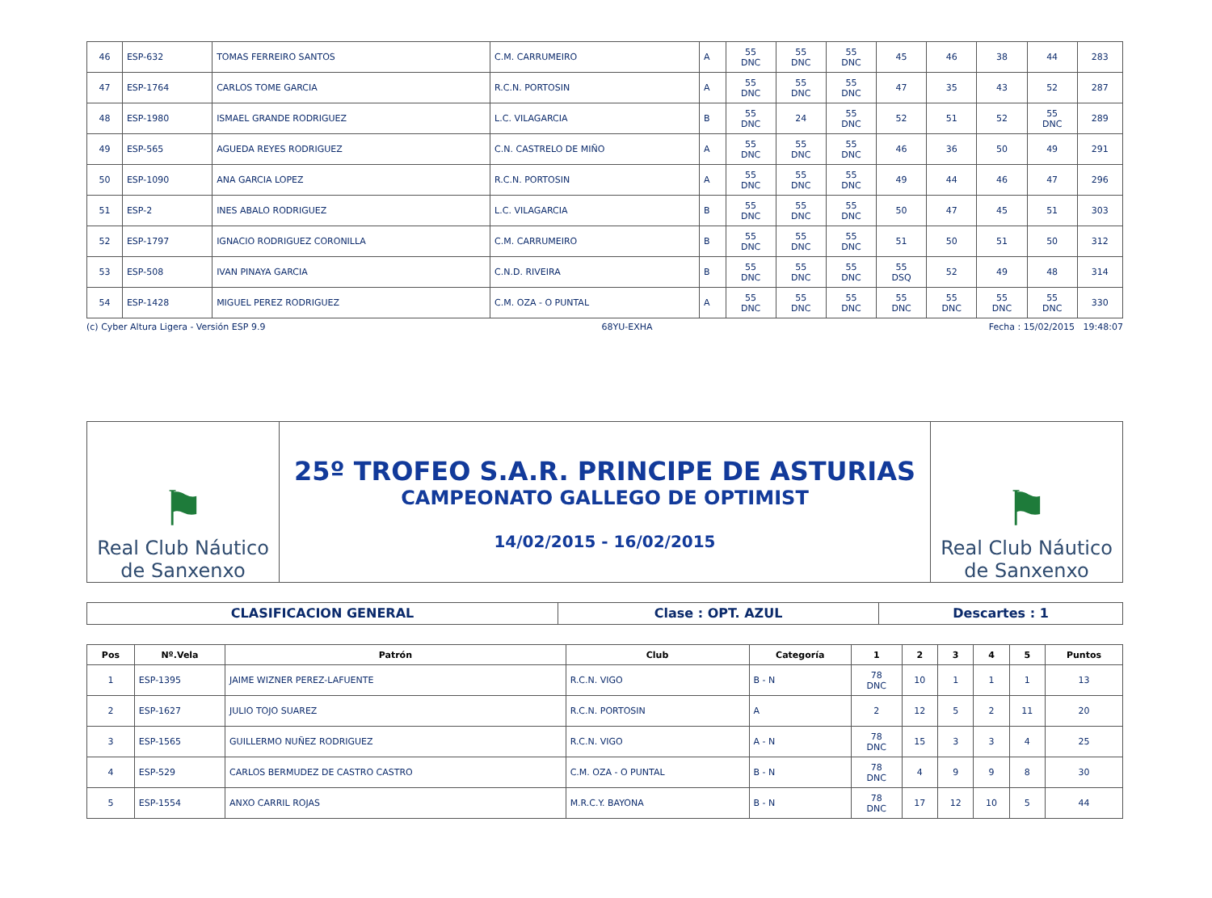| 46 | ESP-632 | TOMAS FERREIRO SANTOS | C.M. CARRUMEIRO | A | 55 DNC | 55 DNC | 55 DNC | 45 | 46 | 38 | 44 | 283 |
| 47 | ESP-1764 | CARLOS TOME GARCIA | R.C.N. PORTOSIN | A | 55 DNC | 55 DNC | 55 DNC | 47 | 35 | 43 | 52 | 287 |
| 48 | ESP-1980 | ISMAEL GRANDE RODRIGUEZ | L.C. VILAGARCIA | B | 55 DNC | 24 | 55 DNC | 52 | 51 | 52 | 55 DNC | 289 |
| 49 | ESP-565 | AGUEDA REYES RODRIGUEZ | C.N. CASTRELO DE MIÑO | A | 55 DNC | 55 DNC | 55 DNC | 46 | 36 | 50 | 49 | 291 |
| 50 | ESP-1090 | ANA GARCIA LOPEZ | R.C.N. PORTOSIN | A | 55 DNC | 55 DNC | 55 DNC | 49 | 44 | 46 | 47 | 296 |
| 51 | ESP-2 | INES ABALO RODRIGUEZ | L.C. VILAGARCIA | B | 55 DNC | 55 DNC | 55 DNC | 50 | 47 | 45 | 51 | 303 |
| 52 | ESP-1797 | IGNACIO RODRIGUEZ CORONILLA | C.M. CARRUMEIRO | B | 55 DNC | 55 DNC | 55 DNC | 51 | 50 | 51 | 50 | 312 |
| 53 | ESP-508 | IVAN PINAYA GARCIA | C.N.D. RIVEIRA | B | 55 DNC | 55 DNC | 55 DNC | 55 DSQ | 52 | 49 | 48 | 314 |
| 54 | ESP-1428 | MIGUEL PEREZ RODRIGUEZ | C.M. OZA - O PUNTAL | A | 55 DNC | 55 DNC | 55 DNC | 55 DNC | 55 DNC | 55 DNC | 55 DNC | 330 |
(c) Cyber Altura Ligera - Versión ESP 9.9 68YU-EXHA Fecha : 15/02/2015 19:48:07
⚑
Real Club Náutico
de Sanxenxo
25º TROFEO S.A.R. PRINCIPE DE ASTURIAS
CAMPEONATO GALLEGO DE OPTIMIST
14/02/2015 - 16/02/2015
⚑
Real Club Náutico
de Sanxenxo
CLASIFICACION GENERAL Clase : OPT. AZUL Descartes : 1
| Pos | Nº.Vela | Patrón | Club | Categoría | 1 | 2 | 3 | 4 | 5 | Puntos |
| --- | --- | --- | --- | --- | --- | --- | --- | --- | --- | --- |
| 1 | ESP-1395 | JAIME WIZNER PEREZ-LAFUENTE | R.C.N. VIGO | B - N | 78 DNC | 10 | 1 | 1 | 1 | 13 |
| 2 | ESP-1627 | JULIO TOJO SUAREZ | R.C.N. PORTOSIN | A | 2 | 12 | 5 | 2 | 11 | 20 |
| 3 | ESP-1565 | GUILLERMO NUÑEZ RODRIGUEZ | R.C.N. VIGO | A - N | 78 DNC | 15 | 3 | 3 | 4 | 25 |
| 4 | ESP-529 | CARLOS BERMUDEZ DE CASTRO CASTRO | C.M. OZA - O PUNTAL | B - N | 78 DNC | 4 | 9 | 9 | 8 | 30 |
| 5 | ESP-1554 | ANXO CARRIL ROJAS | M.R.C.Y. BAYONA | B - N | 78 DNC | 17 | 12 | 10 | 5 | 44 |